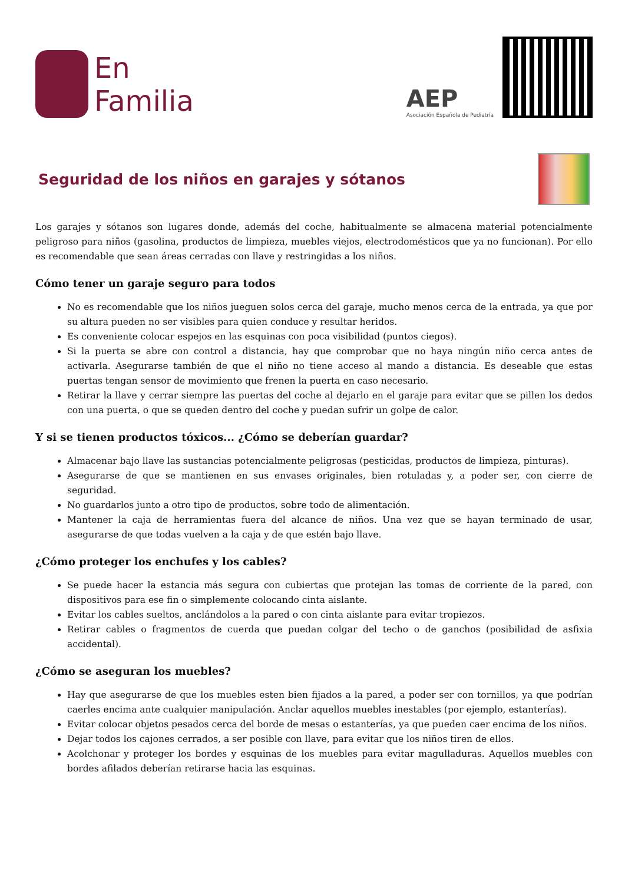En
Familia
AEP
Asociación Española de Pediatría
Seguridad de los niños en garajes y sótanos
Los garajes y sótanos son lugares donde, además del coche, habitualmente se almacena material potencialmente peligroso para niños (gasolina, productos de limpieza, muebles viejos, electrodomésticos que ya no funcionan). Por ello es recomendable que sean áreas cerradas con llave y restringidas a los niños.
Cómo tener un garaje seguro para todos
No es recomendable que los niños jueguen solos cerca del garaje, mucho menos cerca de la entrada, ya que por su altura pueden no ser visibles para quien conduce y resultar heridos.
Es conveniente colocar espejos en las esquinas con poca visibilidad (puntos ciegos).
Si la puerta se abre con control a distancia, hay que comprobar que no haya ningún niño cerca antes de activarla. Asegurarse también de que el niño no tiene acceso al mando a distancia. Es deseable que estas puertas tengan sensor de movimiento que frenen la puerta en caso necesario.
Retirar la llave y cerrar siempre las puertas del coche al dejarlo en el garaje para evitar que se pillen los dedos con una puerta, o que se queden dentro del coche y puedan sufrir un golpe de calor.
Y si se tienen productos tóxicos... ¿Cómo se deberían guardar?
Almacenar bajo llave las sustancias potencialmente peligrosas (pesticidas, productos de limpieza, pinturas).
Asegurarse de que se mantienen en sus envases originales, bien rotuladas y, a poder ser, con cierre de seguridad.
No guardarlos junto a otro tipo de productos, sobre todo de alimentación.
Mantener la caja de herramientas fuera del alcance de niños. Una vez que se hayan terminado de usar, asegurarse de que todas vuelven a la caja y de que estén bajo llave.
¿Cómo proteger los enchufes y los cables?
Se puede hacer la estancia más segura con cubiertas que protejan las tomas de corriente de la pared, con dispositivos para ese fin o simplemente colocando cinta aislante.
Evitar los cables sueltos, anclándolos a la pared o con cinta aislante para evitar tropiezos.
Retirar cables o fragmentos de cuerda que puedan colgar del techo o de ganchos (posibilidad de asfixia accidental).
¿Cómo se aseguran los muebles?
Hay que asegurarse de que los muebles esten bien fijados a la pared, a poder ser con tornillos, ya que podrían caerles encima ante cualquier manipulación. Anclar aquellos muebles inestables (por ejemplo, estanterías).
Evitar colocar objetos pesados cerca del borde de mesas o estanterías, ya que pueden caer encima de los niños.
Dejar todos los cajones cerrados, a ser posible con llave, para evitar que los niños tiren de ellos.
Acolchonar y proteger los bordes y esquinas de los muebles para evitar magulladuras. Aquellos muebles con bordes afilados deberían retirarse hacia las esquinas.